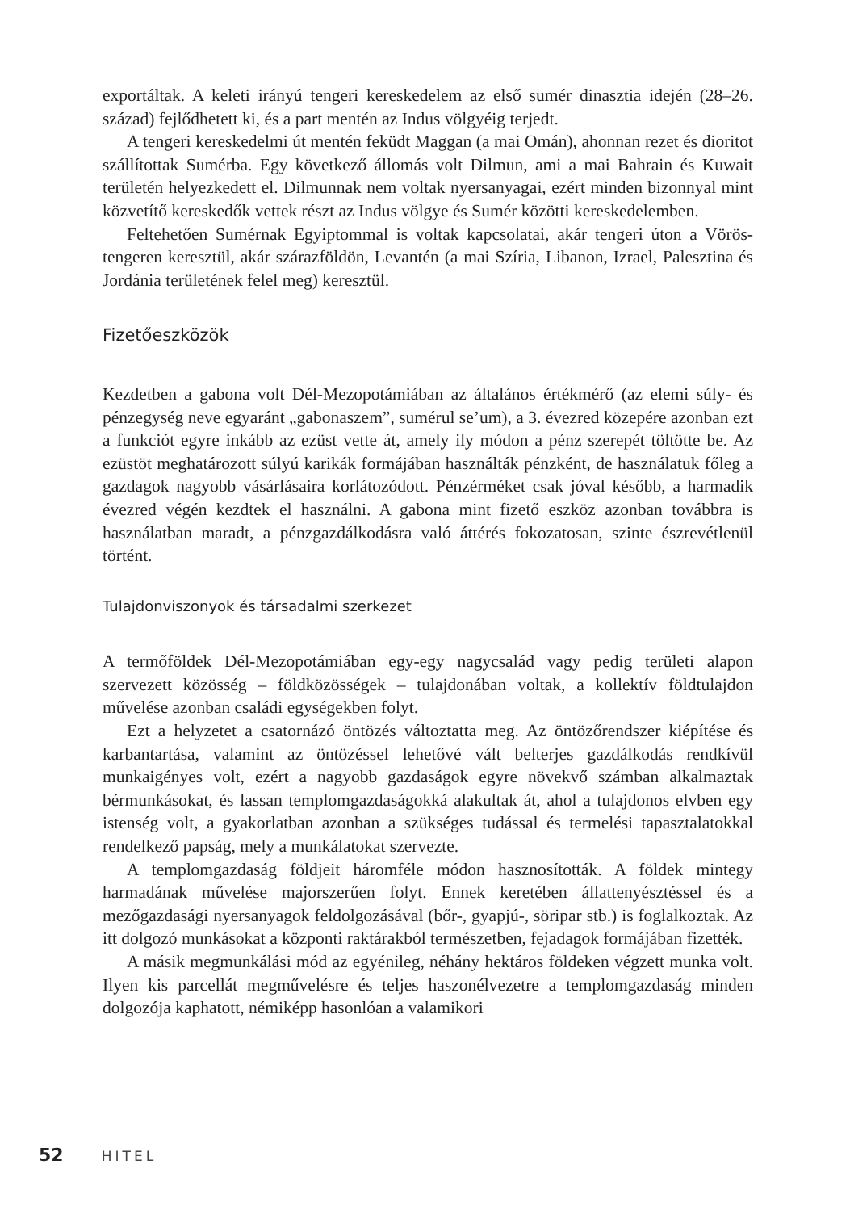exportáltak. A keleti irányú tengeri kereskedelem az első sumér dinasztia idején (28–26. század) fejlődhetett ki, és a part mentén az Indus völgyéig terjedt.
A tengeri kereskedelmi út mentén feküdt Maggan (a mai Omán), ahonnan rezet és dioritot szállítottak Sumérba. Egy következő állomás volt Dilmun, ami a mai Bahrain és Kuwait területén helyezkedett el. Dilmunnak nem voltak nyersanyagai, ezért minden bizonnyal mint közvetítő kereskedők vettek részt az Indus völgye és Sumér közötti kereskedelemben.
Feltehetően Sumérnak Egyiptommal is voltak kapcsolatai, akár tengeri úton a Vörös-tengeren keresztül, akár szárazföldön, Levantén (a mai Szíria, Libanon, Izrael, Palesztina és Jordánia területének felel meg) keresztül.
Fizetőeszközök
Kezdetben a gabona volt Dél-Mezopotámiában az általános értékmérő (az elemi súly- és pénzegység neve egyaránt „gabonaszem”, sumérul se’um), a 3. évezred közepére azonban ezt a funkciót egyre inkább az ezüst vette át, amely ily módon a pénz szerepét töltötte be. Az ezüstöt meghatározott súlyú karikák formájában használták pénzként, de használatuk főleg a gazdagok nagyobb vásárlásaira korlátozódott. Pénzérméket csak jóval később, a harmadik évezred végén kezdtek el használni. A gabona mint fizető eszköz azonban továbbra is használatban maradt, a pénzgazdálkodásra való áttérés fokozatosan, szinte észrevétlenül történt.
Tulajdonviszonyok és társadalmi szerkezet
A termőföldek Dél-Mezopotámiában egy-egy nagycsalád vagy pedig területi alapon szervezett közösség – földközösségek – tulajdonában voltak, a kollektív földtulajdon művelése azonban családi egységekben folyt.
Ezt a helyzetet a csatornázó öntözés változtatta meg. Az öntözőrendszer kiépítése és karbantartása, valamint az öntözéssel lehetővé vált belterjes gazdálkodás rendkívül munkaigényes volt, ezért a nagyobb gazdaságok egyre növekvő számban alkalmaztak bérmunkásokat, és lassan templomgazdaságokká alakultak át, ahol a tulajdonos elvben egy istenség volt, a gyakorlatban azonban a szükséges tudással és termelési tapasztalatokkal rendelkező papság, mely a munkálatokat szervezte.
A templomgazdaság földjeit háromféle módon hasznosították. A földek mintegy harmadának művelése majorszerűen folyt. Ennek keretében állattenyésztéssel és a mezőgazdasági nyersanyagok feldolgozásával (bőr-, gyapjú-, söripar stb.) is foglalkoztak. Az itt dolgozó munkásokat a központi raktárakból természetben, fejadagok formájában fizették.
A másik megmunkálási mód az egyénileg, néhány hektáros földeken végzett munka volt. Ilyen kis parcellát megművelésre és teljes haszonélvezetre a templomgazdaság minden dolgozója kaphatott, némiképp hasonlóan a valamikori
52 HITEL